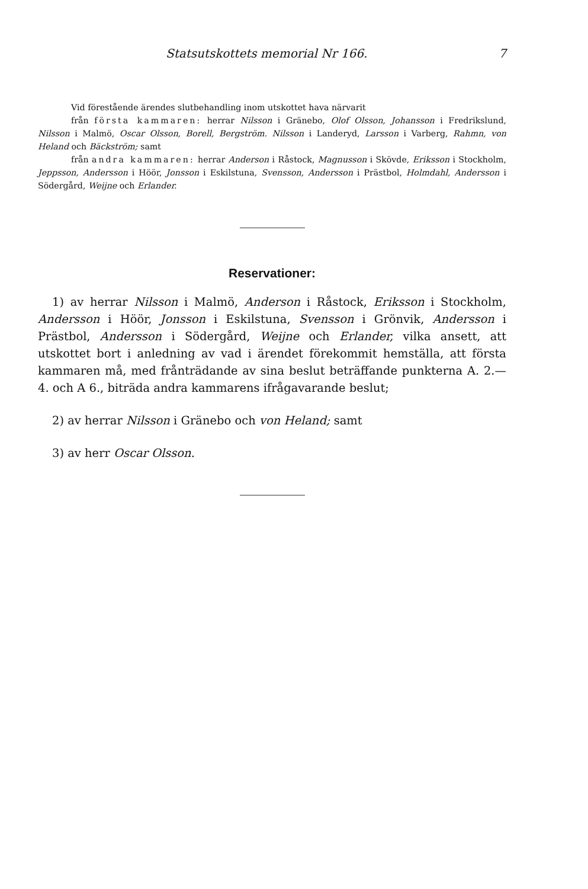Statsutskottets memorial Nr 166. 7
Vid förestående ärendes slutbehandling inom utskottet hava närvarit
från första kammaren: herrar Nilsson i Gränebo, Olof Olsson, Johansson i Fredrikslund, Nilsson i Malmö, Oscar Olsson, Borell, Bergström. Nilsson i Landeryd, Larsson i Varberg, Rahmn, von Heland och Bäckström; samt
från andra kammaren: herrar Anderson i Råstock, Magnusson i Skövde, Eriksson i Stockholm, Jeppsson, Andersson i Höör, Jonsson i Eskilstuna, Svensson, Andersson i Prästbol, Holmdahl, Andersson i Södergård, Weijne och Erlander.
Reservationer:
1) av herrar Nilsson i Malmö, Anderson i Råstock, Eriksson i Stockholm, Andersson i Höör, Jonsson i Eskilstuna, Svensson i Grönvik, Andersson i Prästbol, Andersson i Södergård, Weijne och Erlander, vilka ansett, att utskottet bort i anledning av vad i ärendet förekommit hemställa, att första kammaren må, med frånträdande av sina beslut beträffande punkterna A. 2.—4. och A 6., biträda andra kammarens ifrågavarande beslut;
2) av herrar Nilsson i Gränebo och von Heland; samt
3) av herr Oscar Olsson.